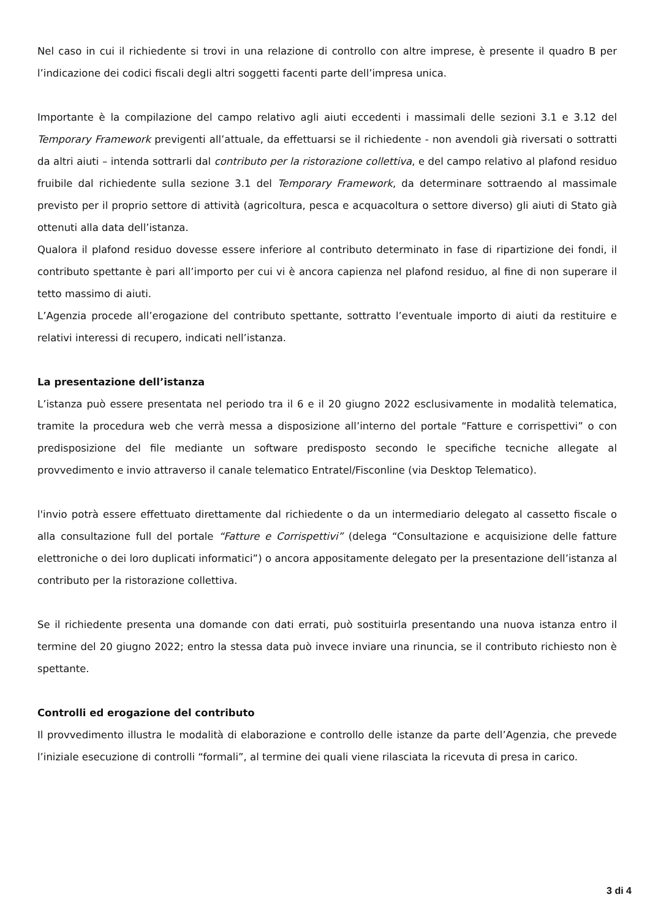Nel caso in cui il richiedente si trovi in una relazione di controllo con altre imprese, è presente il quadro B per l’indicazione dei codici fiscali degli altri soggetti facenti parte dell’impresa unica.
Importante è la compilazione del campo relativo agli aiuti eccedenti i massimali delle sezioni 3.1 e 3.12 del Temporary Framework previgenti all’attuale, da effettuarsi se il richiedente - non avendoli già riversati o sottratti da altri aiuti – intenda sottrarli dal contributo per la ristorazione collettiva, e del campo relativo al plafond residuo fruibile dal richiedente sulla sezione 3.1 del Temporary Framework, da determinare sottraendo al massimale previsto per il proprio settore di attività (agricoltura, pesca e acquacoltura o settore diverso) gli aiuti di Stato già ottenuti alla data dell’istanza.
Qualora il plafond residuo dovesse essere inferiore al contributo determinato in fase di ripartizione dei fondi, il contributo spettante è pari all’importo per cui vi è ancora capienza nel plafond residuo, al fine di non superare il tetto massimo di aiuti.
L’Agenzia procede all’erogazione del contributo spettante, sottratto l’eventuale importo di aiuti da restituire e relativi interessi di recupero, indicati nell’istanza.
La presentazione dell’istanza
L’istanza può essere presentata nel periodo tra il 6 e il 20 giugno 2022 esclusivamente in modalità telematica, tramite la procedura web che verrà messa a disposizione all’interno del portale “Fatture e corrispettivi” o con predisposizione del file mediante un software predisposto secondo le specifiche tecniche allegate al provvedimento e invio attraverso il canale telematico Entratel/Fisconline (via Desktop Telematico).
l'invio potrà essere effettuato direttamente dal richiedente o da un intermediario delegato al cassetto fiscale o alla consultazione full del portale “Fatture e Corrispettivi” (delega “Consultazione e acquisizione delle fatture elettroniche o dei loro duplicati informatici”) o ancora appositamente delegato per la presentazione dell’istanza al contributo per la ristorazione collettiva.
Se il richiedente presenta una domande con dati errati, può sostituirla presentando una nuova istanza entro il termine del 20 giugno 2022; entro la stessa data può invece inviare una rinuncia, se il contributo richiesto non è spettante.
Controlli ed erogazione del contributo
Il provvedimento illustra le modalità di elaborazione e controllo delle istanze da parte dell’Agenzia, che prevede l’iniziale esecuzione di controlli “formali”, al termine dei quali viene rilasciata la ricevuta di presa in carico.
3 di 4